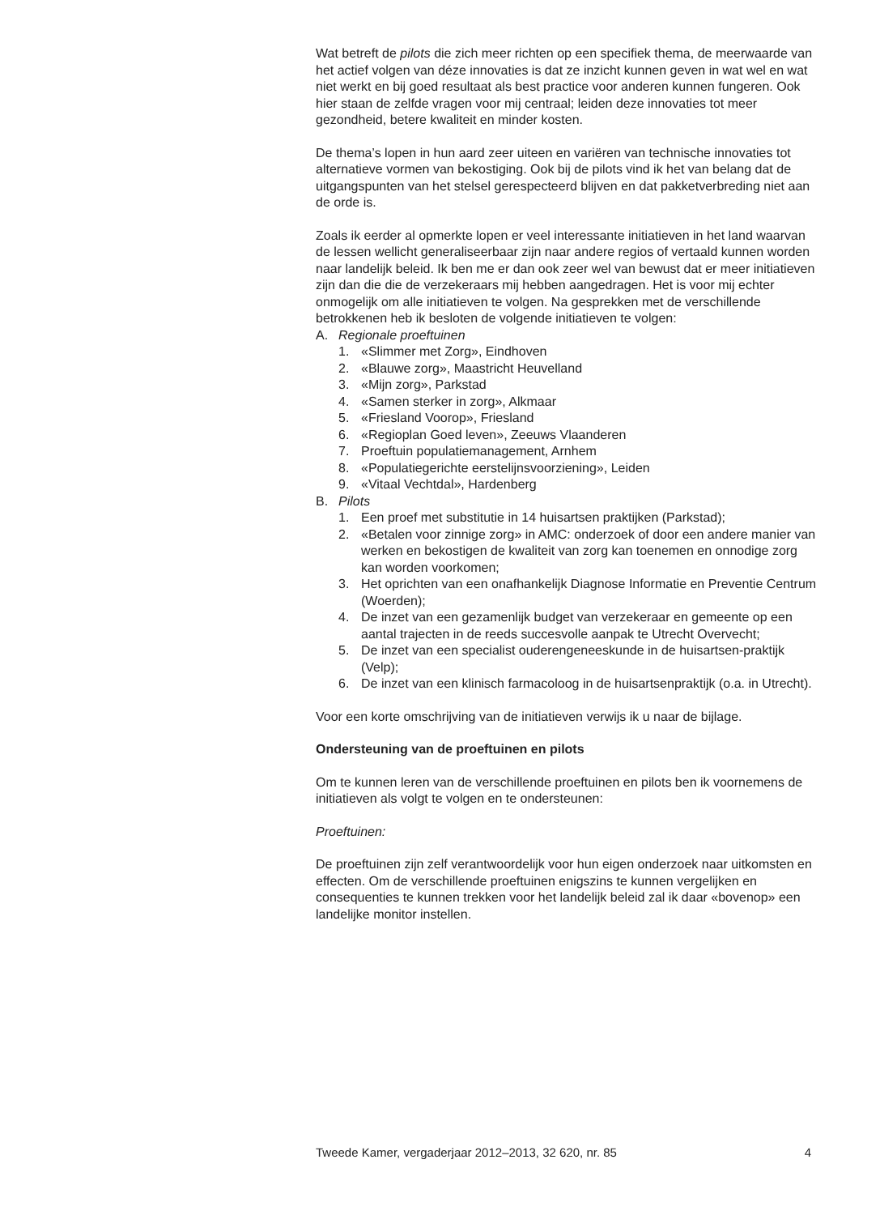Wat betreft de pilots die zich meer richten op een specifiek thema, de meerwaarde van het actief volgen van déze innovaties is dat ze inzicht kunnen geven in wat wel en wat niet werkt en bij goed resultaat als best practice voor anderen kunnen fungeren. Ook hier staan de zelfde vragen voor mij centraal; leiden deze innovaties tot meer gezondheid, betere kwaliteit en minder kosten.
De thema’s lopen in hun aard zeer uiteen en variëren van technische innovaties tot alternatieve vormen van bekostiging. Ook bij de pilots vind ik het van belang dat de uitgangspunten van het stelsel gerespecteerd blijven en dat pakketverbreding niet aan de orde is.
Zoals ik eerder al opmerkte lopen er veel interessante initiatieven in het land waarvan de lessen wellicht generaliseerbaar zijn naar andere regios of vertaald kunnen worden naar landelijk beleid. Ik ben me er dan ook zeer wel van bewust dat er meer initiatieven zijn dan die die de verzekeraars mij hebben aangedragen. Het is voor mij echter onmogelijk om alle initiatieven te volgen. Na gesprekken met de verschillende betrokkenen heb ik besloten de volgende initiatieven te volgen:
A. Regionale proeftuinen
1. «Slimmer met Zorg», Eindhoven
2. «Blauwe zorg», Maastricht Heuvelland
3. «Mijn zorg», Parkstad
4. «Samen sterker in zorg», Alkmaar
5. «Friesland Voorop», Friesland
6. «Regioplan Goed leven», Zeeuws Vlaanderen
7. Proeftuin populatiemanagement, Arnhem
8. «Populatiegerichte eerstelijnsvoorziening», Leiden
9. «Vitaal Vechtdal», Hardenberg
B. Pilots
1. Een proef met substitutie in 14 huisartsen praktijken (Parkstad);
2. «Betalen voor zinnige zorg» in AMC: onderzoek of door een andere manier van werken en bekostigen de kwaliteit van zorg kan toenemen en onnodige zorg kan worden voorkomen;
3. Het oprichten van een onafhankelijk Diagnose Informatie en Preventie Centrum (Woerden);
4. De inzet van een gezamenlijk budget van verzekeraar en gemeente op een aantal trajecten in de reeds succesvolle aanpak te Utrecht Overvecht;
5. De inzet van een specialist ouderengeneeskunde in de huisartsen-praktijk (Velp);
6. De inzet van een klinisch farmacoloog in de huisartsenpraktijk (o.a. in Utrecht).
Voor een korte omschrijving van de initiatieven verwijs ik u naar de bijlage.
Ondersteuning van de proeftuinen en pilots
Om te kunnen leren van de verschillende proeftuinen en pilots ben ik voornemens de initiatieven als volgt te volgen en te ondersteunen:
Proeftuinen:
De proeftuinen zijn zelf verantwoordelijk voor hun eigen onderzoek naar uitkomsten en effecten. Om de verschillende proeftuinen enigszins te kunnen vergelijken en consequenties te kunnen trekken voor het landelijk beleid zal ik daar «bovenop» een landelijke monitor instellen.
Tweede Kamer, vergaderjaar 2012–2013, 32 620, nr. 85 4